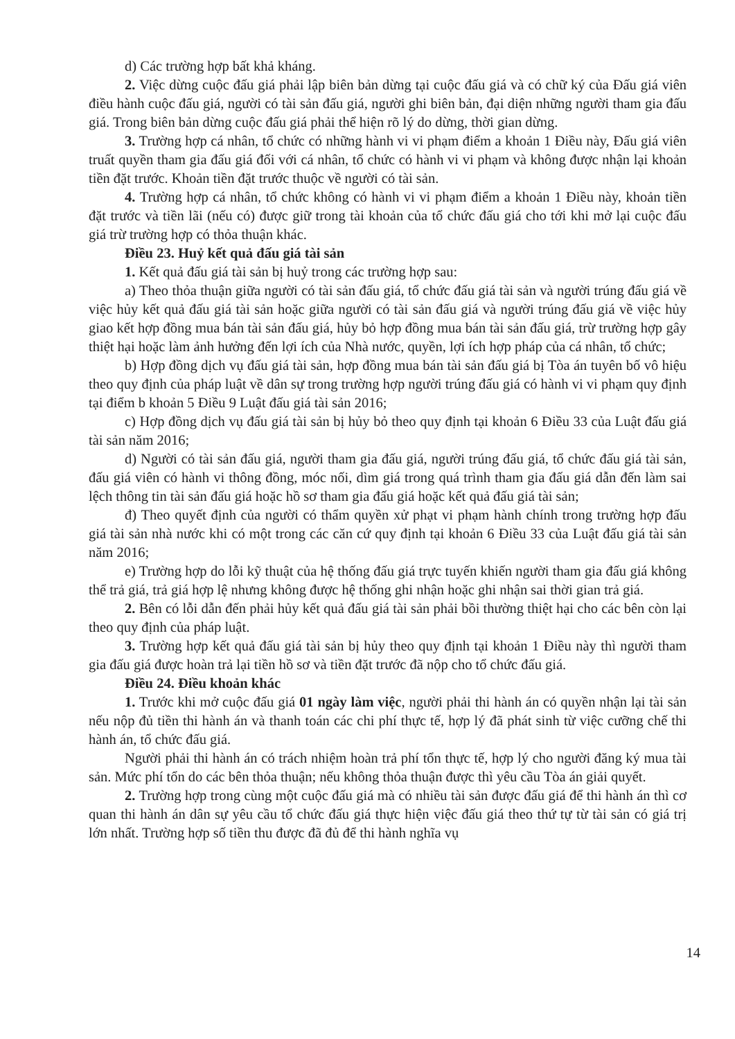d) Các trường hợp bất khả kháng.
2. Việc dừng cuộc đấu giá phải lập biên bản dừng tại cuộc đấu giá và có chữ ký của Đấu giá viên điều hành cuộc đấu giá, người có tài sản đấu giá, người ghi biên bản, đại diện những người tham gia đấu giá. Trong biên bản dừng cuộc đấu giá phải thể hiện rõ lý do dừng, thời gian dừng.
3. Trường hợp cá nhân, tổ chức có những hành vi vi phạm điểm a khoản 1 Điều này, Đấu giá viên truất quyền tham gia đấu giá đối với cá nhân, tổ chức có hành vi vi phạm và không được nhận lại khoản tiền đặt trước. Khoản tiền đặt trước thuộc về người có tài sản.
4. Trường hợp cá nhân, tổ chức không có hành vi vi phạm điểm a khoản 1 Điều này, khoản tiền đặt trước và tiền lãi (nếu có) được giữ trong tài khoản của tổ chức đấu giá cho tới khi mở lại cuộc đấu giá trừ trường hợp có thỏa thuận khác.
Điều 23. Huỷ kết quả đấu giá tài sản
1. Kết quả đấu giá tài sản bị huỷ trong các trường hợp sau:
a) Theo thỏa thuận giữa người có tài sản đấu giá, tổ chức đấu giá tài sản và người trúng đấu giá về việc hủy kết quả đấu giá tài sản hoặc giữa người có tài sản đấu giá và người trúng đấu giá về việc hủy giao kết hợp đồng mua bán tài sản đấu giá, hủy bỏ hợp đồng mua bán tài sản đấu giá, trừ trường hợp gây thiệt hại hoặc làm ảnh hưởng đến lợi ích của Nhà nước, quyền, lợi ích hợp pháp của cá nhân, tổ chức;
b) Hợp đồng dịch vụ đấu giá tài sản, hợp đồng mua bán tài sản đấu giá bị Tòa án tuyên bố vô hiệu theo quy định của pháp luật về dân sự trong trường hợp người trúng đấu giá có hành vi vi phạm quy định tại điểm b khoản 5 Điều 9 Luật đấu giá tài sản 2016;
c) Hợp đồng dịch vụ đấu giá tài sản bị hủy bỏ theo quy định tại khoản 6 Điều 33 của Luật đấu giá tài sản năm 2016;
d) Người có tài sản đấu giá, người tham gia đấu giá, người trúng đấu giá, tổ chức đấu giá tài sản, đấu giá viên có hành vi thông đồng, móc nối, dìm giá trong quá trình tham gia đấu giá dẫn đến làm sai lệch thông tin tài sản đấu giá hoặc hồ sơ tham gia đấu giá hoặc kết quả đấu giá tài sản;
đ) Theo quyết định của người có thẩm quyền xử phạt vi phạm hành chính trong trường hợp đấu giá tài sản nhà nước khi có một trong các căn cứ quy định tại khoản 6 Điều 33 của Luật đấu giá tài sản năm 2016;
e) Trường hợp do lỗi kỹ thuật của hệ thống đấu giá trực tuyến khiến người tham gia đấu giá không thể trả giá, trả giá hợp lệ nhưng không được hệ thống ghi nhận hoặc ghi nhận sai thời gian trả giá.
2. Bên có lỗi dẫn đến phải hủy kết quả đấu giá tài sản phải bồi thường thiệt hại cho các bên còn lại theo quy định của pháp luật.
3. Trường hợp kết quả đấu giá tài sản bị hủy theo quy định tại khoản 1 Điều này thì người tham gia đấu giá được hoàn trả lại tiền hồ sơ và tiền đặt trước đã nộp cho tổ chức đấu giá.
Điều 24. Điều khoản khác
1. Trước khi mở cuộc đấu giá 01 ngày làm việc, người phải thi hành án có quyền nhận lại tài sản nếu nộp đủ tiền thi hành án và thanh toán các chi phí thực tế, hợp lý đã phát sinh từ việc cưỡng chế thi hành án, tổ chức đấu giá.
Người phải thi hành án có trách nhiệm hoàn trả phí tổn thực tế, hợp lý cho người đăng ký mua tài sản. Mức phí tổn do các bên thỏa thuận; nếu không thỏa thuận được thì yêu cầu Tòa án giải quyết.
2. Trường hợp trong cùng một cuộc đấu giá mà có nhiều tài sản được đấu giá để thi hành án thì cơ quan thi hành án dân sự yêu cầu tổ chức đấu giá thực hiện việc đấu giá theo thứ tự từ tài sản có giá trị lớn nhất. Trường hợp số tiền thu được đã đủ để thi hành nghĩa vụ
14